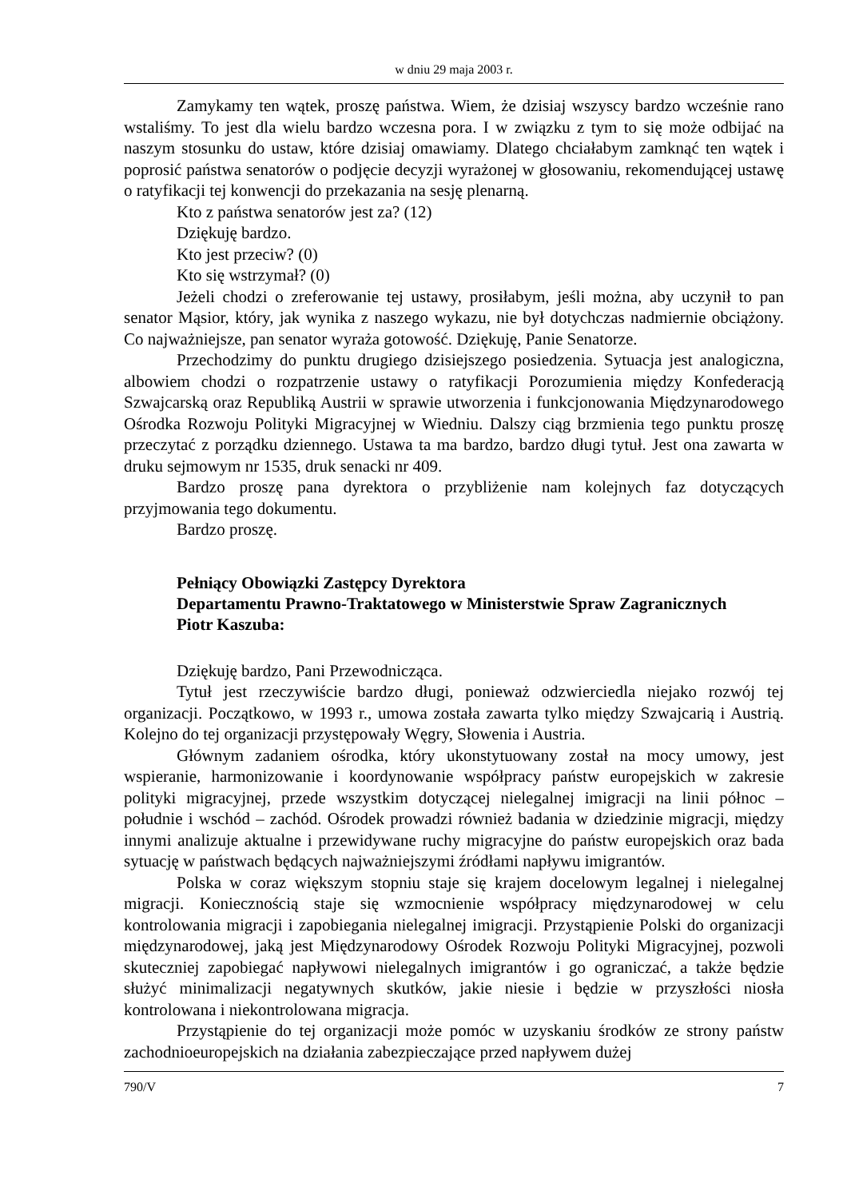w dniu 29 maja 2003 r.
Zamykamy ten wątek, proszę państwa. Wiem, że dzisiaj wszyscy bardzo wcześnie rano wstaliśmy. To jest dla wielu bardzo wczesna pora. I w związku z tym to się może odbijać na naszym stosunku do ustaw, które dzisiaj omawiamy. Dlatego chciałabym zamknąć ten wątek i poprosić państwa senatorów o podjęcie decyzji wyrażonej w głosowaniu, rekomendującej ustawę o ratyfikacji tej konwencji do przekazania na sesję plenarną.
Kto z państwa senatorów jest za? (12)
Dziękuję bardzo.
Kto jest przeciw? (0)
Kto się wstrzymał? (0)
Jeżeli chodzi o zreferowanie tej ustawy, prosiłabym, jeśli można, aby uczynił to pan senator Mąsior, który, jak wynika z naszego wykazu, nie był dotychczas nadmiernie obciążony. Co najważniejsze, pan senator wyraża gotowość. Dziękuję, Panie Senatorze.
Przechodzimy do punktu drugiego dzisiejszego posiedzenia. Sytuacja jest analogiczna, albowiem chodzi o rozpatrzenie ustawy o ratyfikacji Porozumienia między Konfederacją Szwajcarską oraz Republiką Austrii w sprawie utworzenia i funkcjonowania Międzynarodowego Ośrodka Rozwoju Polityki Migracyjnej w Wiedniu. Dalszy ciąg brzmienia tego punktu proszę przeczytać z porządku dziennego. Ustawa ta ma bardzo, bardzo długi tytuł. Jest ona zawarta w druku sejmowym nr 1535, druk senacki nr 409.
Bardzo proszę pana dyrektora o przybliżenie nam kolejnych faz dotyczących przyjmowania tego dokumentu.
Bardzo proszę.
Pełniący Obowiązki Zastępcy Dyrektora
Departamentu Prawno-Traktatowego w Ministerstwie Spraw Zagranicznych
Piotr Kaszuba:
Dziękuję bardzo, Pani Przewodnicząca.
Tytuł jest rzeczywiście bardzo długi, ponieważ odzwierciedla niejako rozwój tej organizacji. Początkowo, w 1993 r., umowa została zawarta tylko między Szwajcarią i Austrią. Kolejno do tej organizacji przystępowały Węgry, Słowenia i Austria.
Głównym zadaniem ośrodka, który ukonstytuowany został na mocy umowy, jest wspieranie, harmonizowanie i koordynowanie współpracy państw europejskich w zakresie polityki migracyjnej, przede wszystkim dotyczącej nielegalnej imigracji na linii północ – południe i wschód – zachód. Ośrodek prowadzi również badania w dziedzinie migracji, między innymi analizuje aktualne i przewidywane ruchy migracyjne do państw europejskich oraz bada sytuację w państwach będących najważniejszymi źródłami napływu imigrantów.
Polska w coraz większym stopniu staje się krajem docelowym legalnej i nielegalnej migracji. Koniecznością staje się wzmocnienie współpracy międzynarodowej w celu kontrolowania migracji i zapobiegania nielegalnej imigracji. Przystąpienie Polski do organizacji międzynarodowej, jaką jest Międzynarodowy Ośrodek Rozwoju Polityki Migracyjnej, pozwoli skuteczniej zapobiegać napływowi nielegalnych imigrantów i go ograniczać, a także będzie służyć minimalizacji negatywnych skutków, jakie niesie i będzie w przyszłości niosła kontrolowana i niekontrolowana migracja.
Przystąpienie do tej organizacji może pomóc w uzyskaniu środków ze strony państw zachodnioeuropejskich na działania zabezpieczające przed napływem dużej
790/V 7